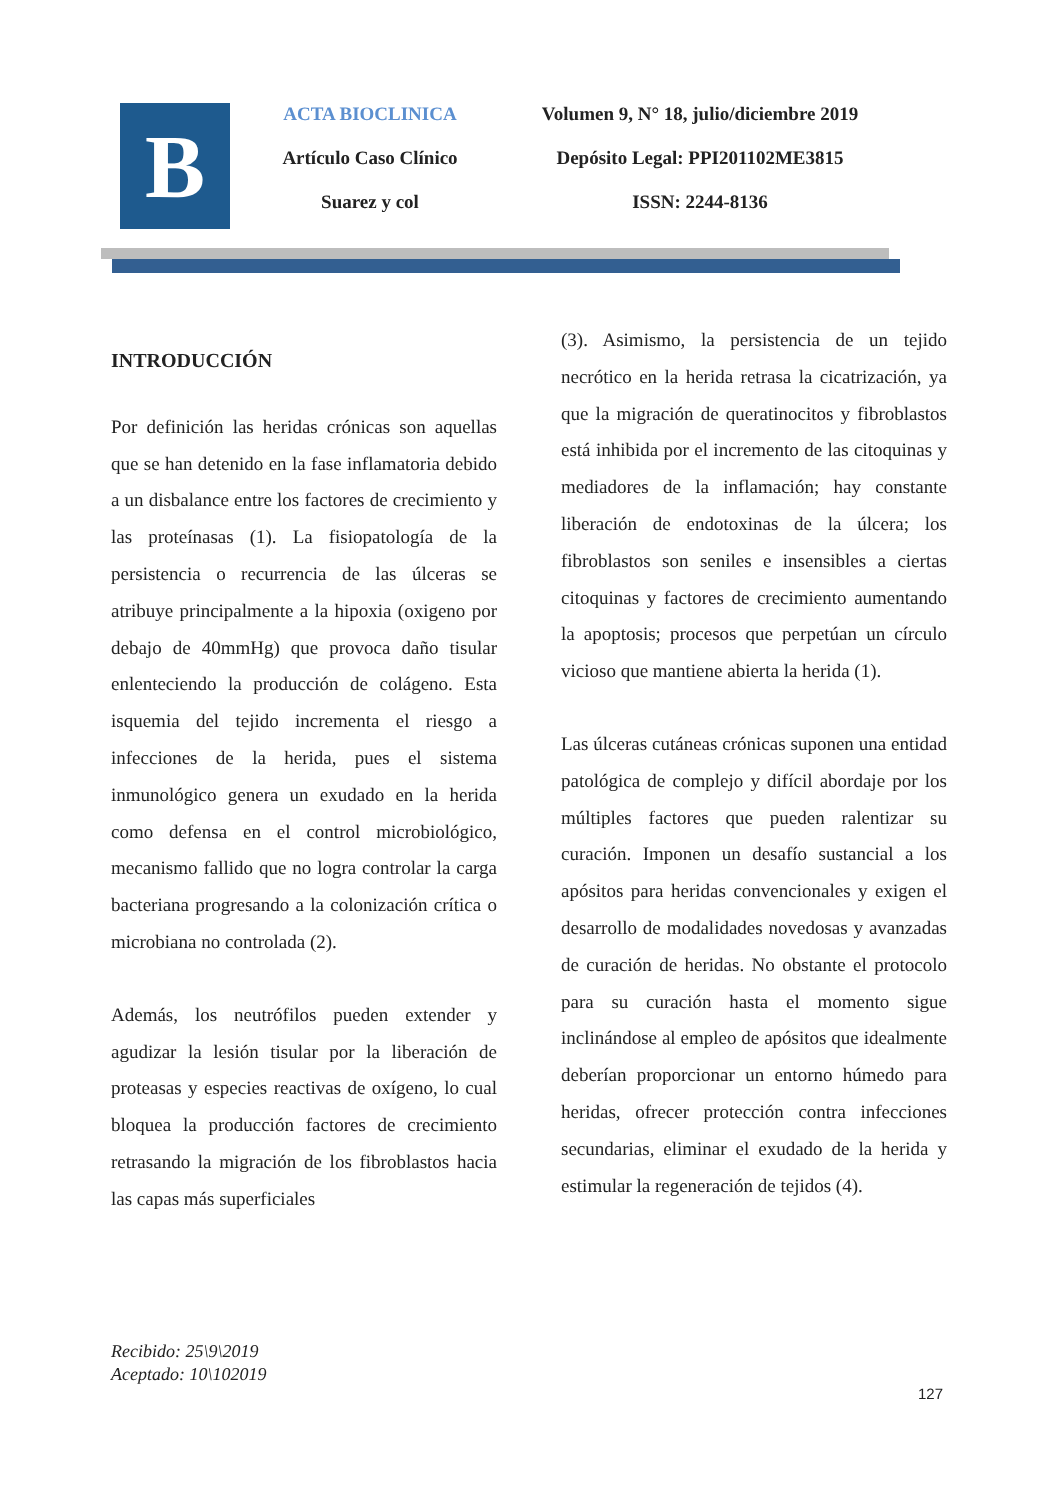B
ACTA BIOCLINICA
Artículo Caso Clínico
Suarez y col
Volumen 9, N° 18, julio/diciembre 2019
Depósito Legal: PPI201102ME3815
ISSN: 2244-8136
INTRODUCCIÓN
Por definición las heridas crónicas son aquellas que se han detenido en la fase inflamatoria debido a un disbalance entre los factores de crecimiento y las proteínasas (1). La fisiopatología de la persistencia o recurrencia de las úlceras se atribuye principalmente a la hipoxia (oxigeno por debajo de 40mmHg) que provoca daño tisular enlenteciendo la producción de colágeno. Esta isquemia del tejido incrementa el riesgo a infecciones de la herida, pues el sistema inmunológico genera un exudado en la herida como defensa en el control microbiológico, mecanismo fallido que no logra controlar la carga bacteriana progresando a la colonización crítica o microbiana no controlada (2).
Además, los neutrófilos pueden extender y agudizar la lesión tisular por la liberación de proteasas y especies reactivas de oxígeno, lo cual bloquea la producción factores de crecimiento retrasando la migración de los fibroblastos hacia las capas más superficiales
(3). Asimismo, la persistencia de un tejido necrótico en la herida retrasa la cicatrización, ya que la migración de queratinocitos y fibroblastos está inhibida por el incremento de las citoquinas y mediadores de la inflamación; hay constante liberación de endotoxinas de la úlcera; los fibroblastos son seniles e insensibles a ciertas citoquinas y factores de crecimiento aumentando la apoptosis; procesos que perpetúan un círculo vicioso que mantiene abierta la herida (1).
Las úlceras cutáneas crónicas suponen una entidad patológica de complejo y difícil abordaje por los múltiples factores que pueden ralentizar su curación. Imponen un desafío sustancial a los apósitos para heridas convencionales y exigen el desarrollo de modalidades novedosas y avanzadas de curación de heridas. No obstante el protocolo para su curación hasta el momento sigue inclinándose al empleo de apósitos que idealmente deberían proporcionar un entorno húmedo para heridas, ofrecer protección contra infecciones secundarias, eliminar el exudado de la herida y estimular la regeneración de tejidos (4).
Recibido: 25\9\2019
Aceptado: 10\102019
127